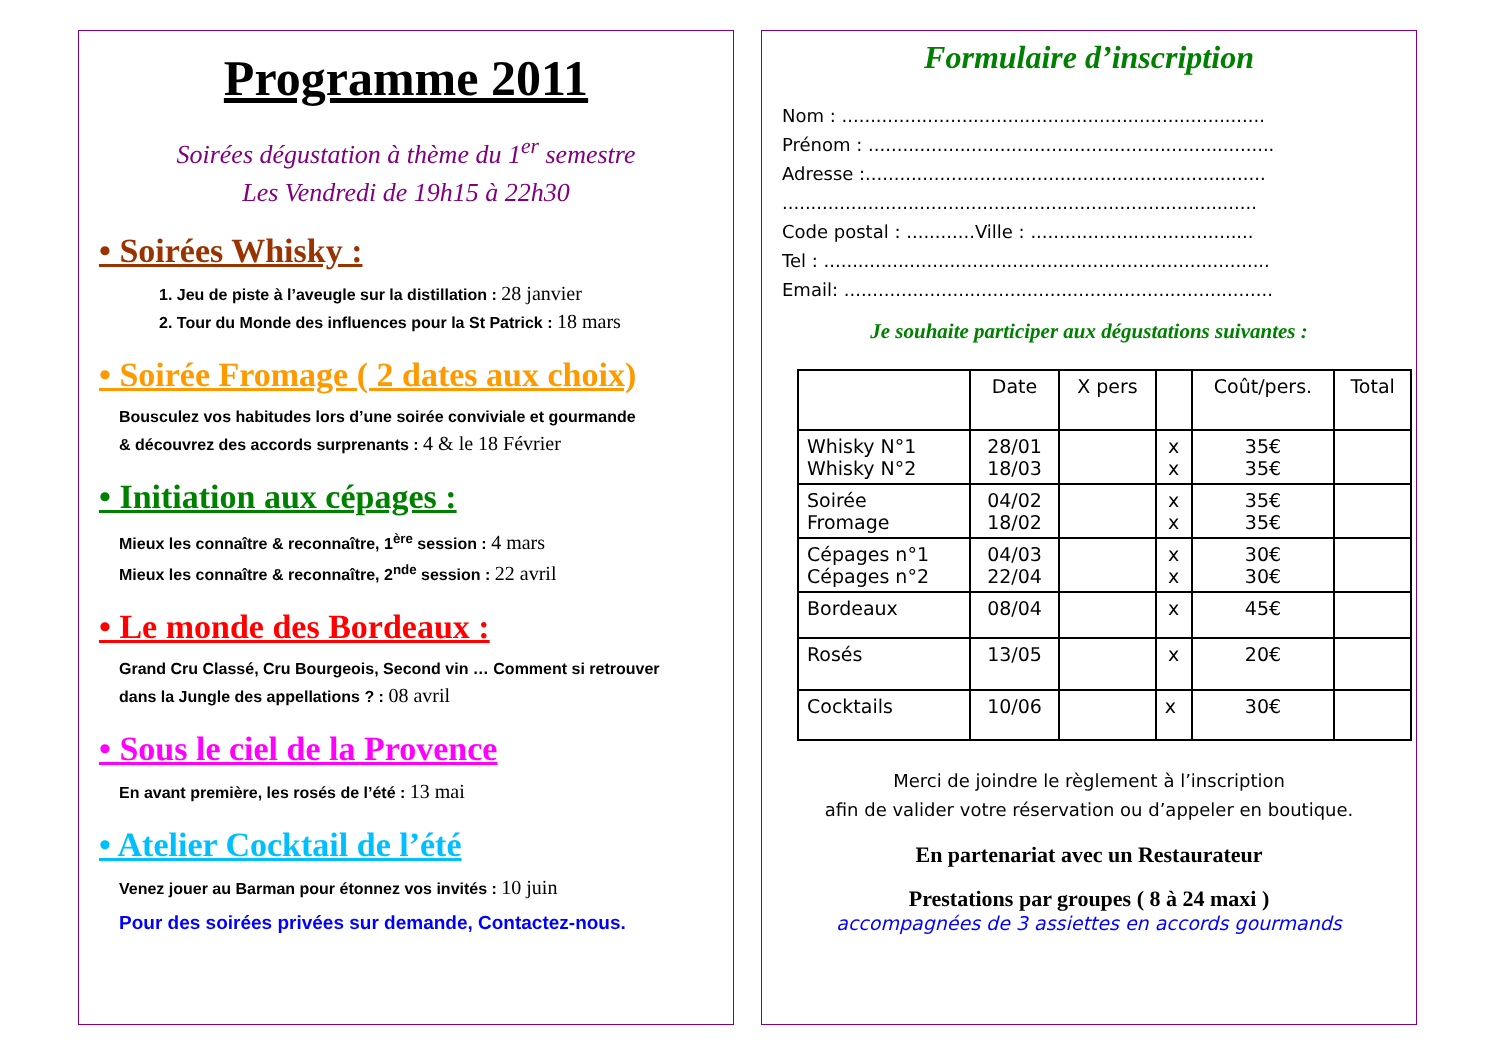Programme 2011
Soirées dégustation à thème du 1<sup>er</sup> semestre
Les Vendredi de 19h15 à 22h30
• Soirées Whisky :
1. Jeu de piste à l’aveugle sur la distillation : 28 janvier
2. Tour du Monde des influences pour la St Patrick : 18 mars
• Soirée Fromage ( 2 dates aux choix)
Bousculez vos habitudes lors d’une soirée conviviale et gourmande
& découvrez des accords surprenants : 4 & le 18 Février
• Initiation aux cépages :
Mieux les connaître & reconnaître, 1<sup>ère</sup> session : 4 mars
Mieux les connaître & reconnaître, 2<sup>nde</sup> session : 22 avril
• Le monde des Bordeaux :
Grand Cru Classé, Cru Bourgeois, Second vin … Comment si retrouver
dans la Jungle des appellations ? : 08 avril
• Sous le ciel de la Provence
En avant première, les rosés de l’été : 13 mai
• Atelier Cocktail de l’été
Venez jouer au Barman pour étonnez vos invités : 10 juin
Pour des soirées privées sur demande, Contactez-nous.
Formulaire d’inscription
Nom : ..........................................................................
Prénom : .......................................................................
Adresse :......................................................................
...................................................................................
Code postal : ............Ville : .......................................
Tel : ..............................................................................
Email: ...........................................................................
Je souhaite participer aux dégustations suivantes :
| | Date | X pers | | Coût/pers. | Total |
| --- | --- | --- | --- | --- | --- |
| Whisky N°1 Whisky N°2 | 28/01 18/03 | | x x | 35€ 35€ | |
| Soirée Fromage | 04/02 18/02 | | x x | 35€ 35€ | |
| Cépages n°1 Cépages n°2 | 04/03 22/04 | | x x | 30€ 30€ | |
| Bordeaux | 08/04 | | x | 45€ | |
| Rosés | 13/05 | | x | 20€ | |
| Cocktails | 10/06 | | x | 30€ | |
Merci de joindre le règlement à l’inscription
afin de valider votre réservation ou d’appeler en boutique.
En partenariat avec un Restaurateur
Prestations par groupes ( 8 à 24 maxi )
accompagnées de 3 assiettes en accords gourmands